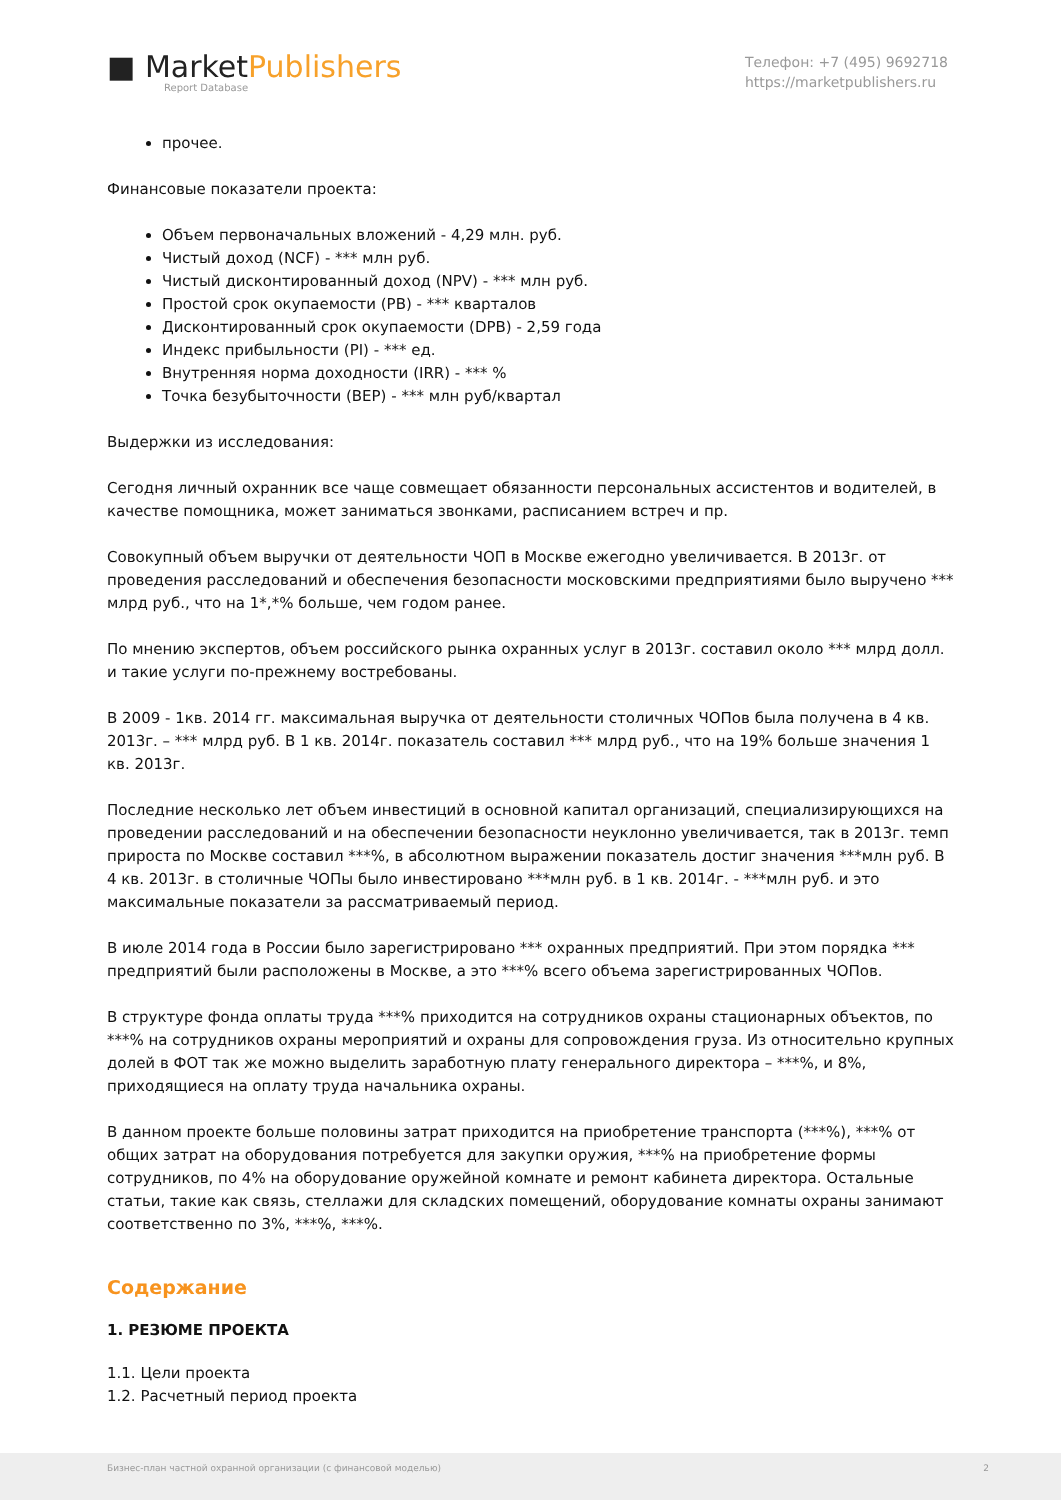■ MarketPublishers
Report Database
Телефон: +7 (495) 9692718
https://marketpublishers.ru
прочее.
Финансовые показатели проекта:
Объем первоначальных вложений - 4,29 млн. руб.
Чистый доход (NCF) - *** млн руб.
Чистый дисконтированный доход (NPV) - *** млн руб.
Простой срок окупаемости (PB) - *** кварталов
Дисконтированный срок окупаемости (DPB) - 2,59 года
Индекс прибыльности (PI) - *** ед.
Внутренняя норма доходности (IRR) - *** %
Точка безубыточности (BEP) - *** млн руб/квартал
Выдержки из исследования:
Сегодня личный охранник все чаще совмещает обязанности персональных ассистентов и водителей, в качестве помощника, может заниматься звонками, расписанием встреч и пр.
Совокупный объем выручки от деятельности ЧОП в Москве ежегодно увеличивается. В 2013г. от проведения расследований и обеспечения безопасности московскими предприятиями было выручено *** млрд руб., что на 1*,*% больше, чем годом ранее.
По мнению экспертов, объем российского рынка охранных услуг в 2013г. составил около *** млрд долл. и такие услуги по-прежнему востребованы.
В 2009 - 1кв. 2014 гг. максимальная выручка от деятельности столичных ЧОПов была получена в 4 кв. 2013г. – *** млрд руб. В 1 кв. 2014г. показатель составил *** млрд руб., что на 19% больше значения 1 кв. 2013г.
Последние несколько лет объем инвестиций в основной капитал организаций, специализирующихся на проведении расследований и на обеспечении безопасности неуклонно увеличивается, так в 2013г. темп прироста по Москве составил ***%, в абсолютном выражении показатель достиг значения ***млн руб. В 4 кв. 2013г. в столичные ЧОПы было инвестировано ***млн руб. в 1 кв. 2014г. - ***млн руб. и это максимальные показатели за рассматриваемый период.
В июле 2014 года в России было зарегистрировано *** охранных предприятий. При этом порядка *** предприятий были расположены в Москве, а это ***% всего объема зарегистрированных ЧОПов.
В структуре фонда оплаты труда ***% приходится на сотрудников охраны стационарных объектов, по ***% на сотрудников охраны мероприятий и охраны для сопровождения груза. Из относительно крупных долей в ФОТ так же можно выделить заработную плату генерального директора – ***%, и 8%, приходящиеся на оплату труда начальника охраны.
В данном проекте больше половины затрат приходится на приобретение транспорта (***%), ***% от общих затрат на оборудования потребуется для закупки оружия, ***% на приобретение формы сотрудников, по 4% на оборудование оружейной комнате и ремонт кабинета директора. Остальные статьи, такие как связь, стеллажи для складских помещений, оборудование комнаты охраны занимают соответственно по 3%, ***%, ***%.
Содержание
1. РЕЗЮМЕ ПРОЕКТА
1.1. Цели проекта
1.2. Расчетный период проекта
Бизнес-план частной охранной организации (с финансовой моделью) 2